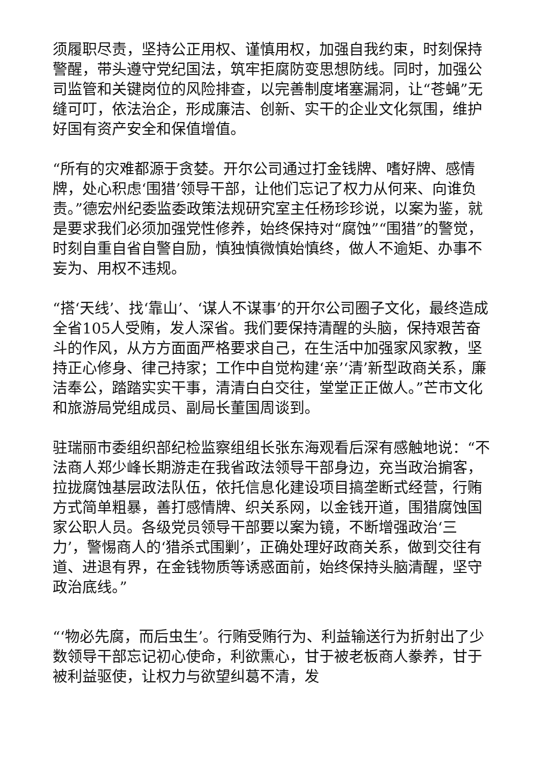须履职尽责，坚持公正用权、谨慎用权，加强自我约束，时刻保持警醒，带头遵守党纪国法，筑牢拒腐防变思想防线。同时，加强公司监管和关键岗位的风险排查，以完善制度堵塞漏洞，让“苍蝇”无缝可叮，依法治企，形成廉洁、创新、实干的企业文化氛围，维护好国有资产安全和保值增值。
“所有的灾难都源于贪婪。开尔公司通过打金钱牌、嗜好牌、感情牌，处心积虑‘围猎’领导干部，让他们忘记了权力从何来、向谁负责。”德宏州纪委监委政策法规研究室主任杨珍珍说，以案为鉴，就是要求我们必须加强党性修养，始终保持对“腐蚀”“围猎”的警觉，时刻自重自省自警自励，慎独慎微慎始慎终，做人不逾矩、办事不妄为、用权不违规。
“搭‘天线’、找‘靠山’、‘谋人不谋事’的开尔公司圈子文化，最终造成全省105人受贿，发人深省。我们要保持清醒的头脑，保持艰苦奋斗的作风，从方方面面严格要求自己，在生活中加强家风家教，坚持正心修身、律己持家；工作中自觉构建‘亲’‘清’新型政商关系，廉洁奉公，踏踏实实干事，清清白白交往，堂堂正正做人。”芒市文化和旅游局党组成员、副局长董国周谈到。
驻瑞丽市委组织部纪检监察组组长张东海观看后深有感触地说：“不法商人郑少峰长期游走在我省政法领导干部身边，充当政治掮客，拉拢腐蚀基层政法队伍，依托信息化建设项目搞垄断式经营，行贿方式简单粗暴，善打感情牌、织关系网，以金钱开道，围猎腐蚀国家公职人员。各级党员领导干部要以案为镜，不断增强政治‘三力’，警惕商人的‘猎杀式围剿’，正确处理好政商关系，做到交往有道、进退有界，在金钱物质等诱惑面前，始终保持头脑清醒，坚守政治底线。”
“‘物必先腐，而后虫生’。行贿受贿行为、利益输送行为折射出了少数领导干部忘记初心使命，利欲熏心，甘于被老板商人豢养，甘于被利益驱使，让权力与欲望纠葛不清，发